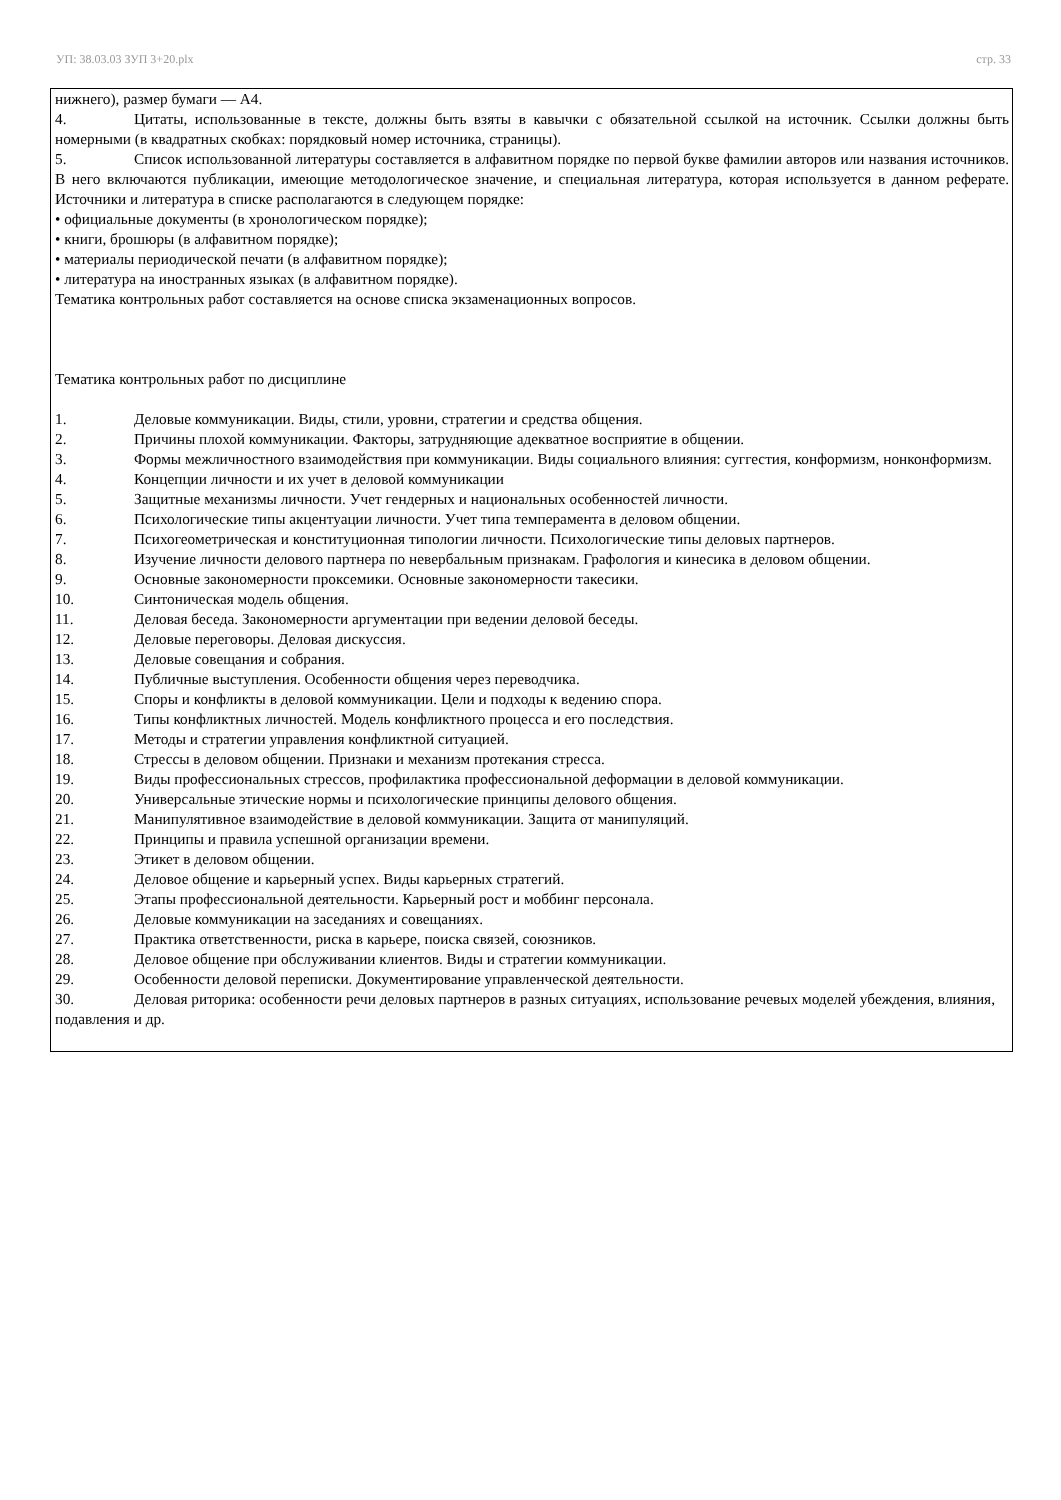УП: 38.03.03 ЗУП 3+20.plx стр. 33
нижнего), размер бумаги — А4.
4. Цитаты, использованные в тексте, должны быть взяты в кавычки с обязательной ссылкой на источник. Ссылки должны быть номерными (в квадратных скобках: порядковый номер источника, страницы).
5. Список использованной литературы составляется в алфавитном порядке по первой букве фамилии авторов или названия источников. В него включаются публикации, имеющие методологическое значение, и специальная литература, которая используется в данном реферате. Источники и литература в списке располагаются в следующем порядке:
• официальные документы (в хронологическом порядке);
• книги, брошюры (в алфавитном порядке);
• материалы периодической печати (в алфавитном порядке);
• литература на иностранных языках (в алфавитном порядке).
Тематика контрольных работ составляется на основе списка экзаменационных вопросов.
Тематика контрольных работ по дисциплине
1. Деловые коммуникации. Виды, стили, уровни, стратегии и средства общения.
2. Причины плохой коммуникации. Факторы, затрудняющие адекватное восприятие в общении.
3. Формы межличностного взаимодействия при коммуникации. Виды социального влияния: суггестия, конформизм, нонконформизм.
4. Концепции личности и их учет в деловой коммуникации
5. Защитные механизмы личности. Учет гендерных и национальных особенностей личности.
6. Психологические типы акцентуации личности. Учет типа темперамента в деловом общении.
7. Психогеометрическая и конституционная типологии личности. Психологические типы деловых партнеров.
8. Изучение личности делового партнера по невербальным признакам. Графология и кинесика в деловом общении.
9. Основные закономерности проксемики. Основные закономерности такесики.
10. Синтоническая модель общения.
11. Деловая беседа. Закономерности аргументации при ведении деловой беседы.
12. Деловые переговоры. Деловая дискуссия.
13. Деловые совещания и собрания.
14. Публичные выступления. Особенности общения через переводчика.
15. Споры и конфликты в деловой коммуникации. Цели и подходы к ведению спора.
16. Типы конфликтных личностей. Модель конфликтного процесса и его последствия.
17. Методы и стратегии управления конфликтной ситуацией.
18. Стрессы в деловом общении. Признаки и механизм протекания стресса.
19. Виды профессиональных стрессов, профилактика профессиональной деформации в деловой коммуникации.
20. Универсальные этические нормы и психологические принципы делового общения.
21. Манипулятивное взаимодействие в деловой коммуникации. Защита от манипуляций.
22. Принципы и правила успешной организации времени.
23. Этикет в деловом общении.
24. Деловое общение и карьерный успех. Виды карьерных стратегий.
25. Этапы профессиональной деятельности. Карьерный рост и моббинг персонала.
26. Деловые коммуникации на заседаниях и совещаниях.
27. Практика ответственности, риска в карьере, поиска связей, союзников.
28. Деловое общение при обслуживании клиентов. Виды и стратегии коммуникации.
29. Особенности деловой переписки. Документирование управленческой деятельности.
30. Деловая риторика: особенности речи деловых партнеров в разных ситуациях, использование речевых моделей убеждения, влияния, подавления и др.